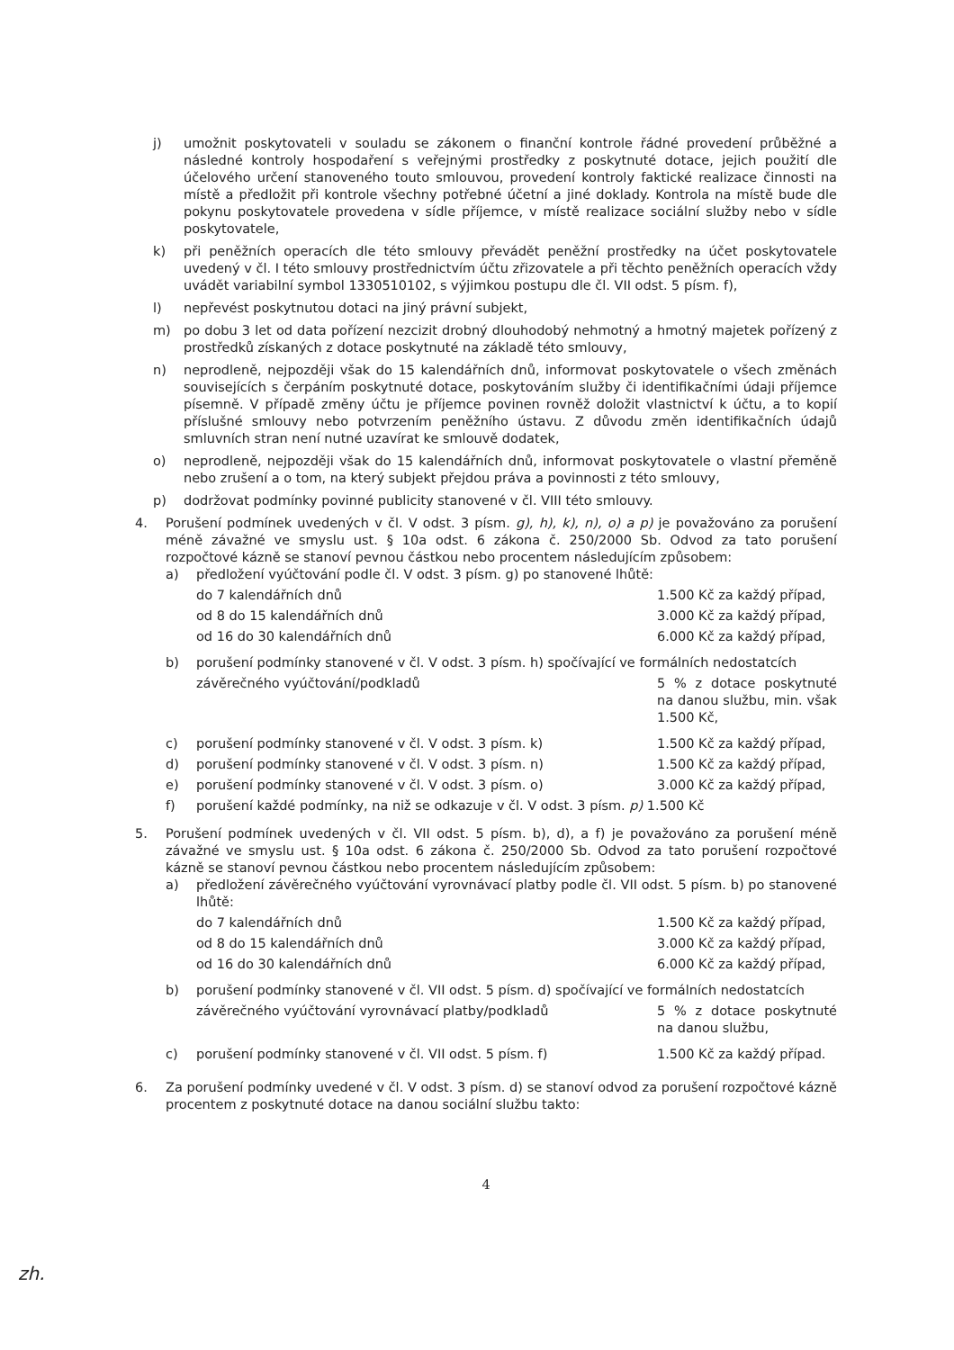j) umožnit poskytovateli v souladu se zákonem o finanční kontrole řádné provedení průběžné a následné kontroly hospodaření s veřejnými prostředky z poskytnuté dotace, jejich použití dle účelového určení stanoveného touto smlouvou, provedení kontroly faktické realizace činnosti na místě a předložit při kontrole všechny potřebné účetní a jiné doklady. Kontrola na místě bude dle pokynu poskytovatele provedena v sídle příjemce, v místě realizace sociální služby nebo v sídle poskytovatele,
k) při peněžních operacích dle této smlouvy převádět peněžní prostředky na účet poskytovatele uvedený v čl. I této smlouvy prostřednictvím účtu zřizovatele a při těchto peněžních operacích vždy uvádět variabilní symbol 1330510102, s výjimkou postupu dle čl. VII odst. 5 písm. f),
l) nepřevést poskytnutou dotaci na jiný právní subjekt,
m) po dobu 3 let od data pořízení nezcizit drobný dlouhodobý nehmotný a hmotný majetek pořízený z prostředků získaných z dotace poskytnuté na základě této smlouvy,
n) neprodleně, nejpozději však do 15 kalendářních dnů, informovat poskytovatele o všech změnách souvisejících s čerpáním poskytnuté dotace, poskytováním služby či identifikačními údaji příjemce písemně. V případě změny účtu je příjemce povinen rovněž doložit vlastnictví k účtu, a to kopií příslušné smlouvy nebo potvrzením peněžního ústavu. Z důvodu změn identifikačních údajů smluvních stran není nutné uzavírat ke smlouvě dodatek,
o) neprodleně, nejpozději však do 15 kalendářních dnů, informovat poskytovatele o vlastní přeměně nebo zrušení a o tom, na který subjekt přejdou práva a povinnosti z této smlouvy,
p) dodržovat podmínky povinné publicity stanovené v čl. VIII této smlouvy.
4. Porušení podmínek uvedených v čl. V odst. 3 písm. g), h), k), n), o) a p) je považováno za porušení méně závažné ve smyslu ust. § 10a odst. 6 zákona č. 250/2000 Sb. Odvod za tato porušení rozpočtové kázně se stanoví pevnou částkou nebo procentem následujícím způsobem:
a) předložení vyúčtování podle čl. V odst. 3 písm. g) po stanovené lhůtě:
do 7 kalendářních dnů 1.500 Kč za každý případ,
od 8 do 15 kalendářních dnů 3.000 Kč za každý případ,
od 16 do 30 kalendářních dnů 6.000 Kč za každý případ,
b) porušení podmínky stanovené v čl. V odst. 3 písm. h) spočívající ve formálních nedostatcích
závěrečného vyúčtování/podkladů
5 % z dotace poskytnuté na danou službu, min. však 1.500 Kč,
c) porušení podmínky stanovené v čl. V odst. 3 písm. k)
1.500 Kč za každý případ,
d) porušení podmínky stanovené v čl. V odst. 3 písm. n)
1.500 Kč za každý případ,
e) porušení podmínky stanovené v čl. V odst. 3 písm. o)
3.000 Kč za každý případ,
f) porušení každé podmínky, na niž se odkazuje v čl. V odst. 3 písm. p) 1.500 Kč
5. Porušení podmínek uvedených v čl. VII odst. 5 písm. b), d), a f) je považováno za porušení méně závažné ve smyslu ust. § 10a odst. 6 zákona č. 250/2000 Sb. Odvod za tato porušení rozpočtové kázně se stanoví pevnou částkou nebo procentem následujícím způsobem:
a) předložení závěrečného vyúčtování vyrovnávací platby podle čl. VII odst. 5 písm. b) po stanovené lhůtě:
do 7 kalendářních dnů 1.500 Kč za každý případ,
od 8 do 15 kalendářních dnů 3.000 Kč za každý případ,
od 16 do 30 kalendářních dnů 6.000 Kč za každý případ,
b) porušení podmínky stanovené v čl. VII odst. 5 písm. d) spočívající ve formálních nedostatcích
závěrečného vyúčtování vyrovnávací platby/podkladů
5 % z dotace poskytnuté na danou službu,
c) porušení podmínky stanovené v čl. VII odst. 5 písm. f)
1.500 Kč za každý případ.
6. Za porušení podmínky uvedené v čl. V odst. 3 písm. d) se stanoví odvod za porušení rozpočtové kázně procentem z poskytnuté dotace na danou sociální službu takto:
4
zh.